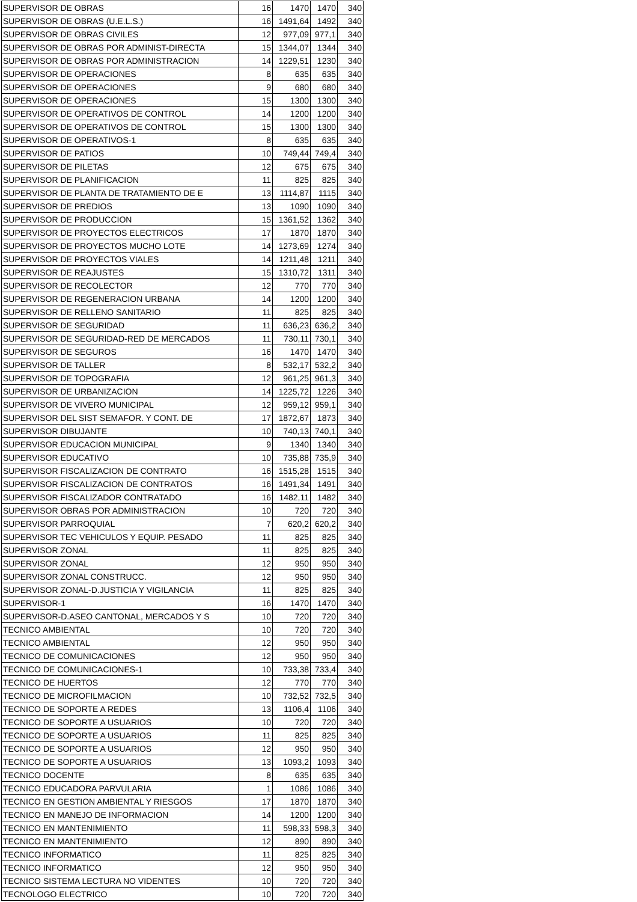| SUPERVISOR DE OBRAS | 16 | 1470 | 1470 | 340 |
| SUPERVISOR DE OBRAS (U.E.L.S.) | 16 | 1491,64 | 1492 | 340 |
| SUPERVISOR DE OBRAS CIVILES | 12 | 977,09 | 977,1 | 340 |
| SUPERVISOR DE OBRAS POR ADMINIST-DIRECTA | 15 | 1344,07 | 1344 | 340 |
| SUPERVISOR DE OBRAS POR ADMINISTRACION | 14 | 1229,51 | 1230 | 340 |
| SUPERVISOR DE OPERACIONES | 8 | 635 | 635 | 340 |
| SUPERVISOR DE OPERACIONES | 9 | 680 | 680 | 340 |
| SUPERVISOR DE OPERACIONES | 15 | 1300 | 1300 | 340 |
| SUPERVISOR DE OPERATIVOS DE CONTROL | 14 | 1200 | 1200 | 340 |
| SUPERVISOR DE OPERATIVOS DE CONTROL | 15 | 1300 | 1300 | 340 |
| SUPERVISOR DE OPERATIVOS-1 | 8 | 635 | 635 | 340 |
| SUPERVISOR DE PATIOS | 10 | 749,44 | 749,4 | 340 |
| SUPERVISOR DE PILETAS | 12 | 675 | 675 | 340 |
| SUPERVISOR DE PLANIFICACION | 11 | 825 | 825 | 340 |
| SUPERVISOR DE PLANTA DE TRATAMIENTO DE E | 13 | 1114,87 | 1115 | 340 |
| SUPERVISOR DE PREDIOS | 13 | 1090 | 1090 | 340 |
| SUPERVISOR DE PRODUCCION | 15 | 1361,52 | 1362 | 340 |
| SUPERVISOR DE PROYECTOS ELECTRICOS | 17 | 1870 | 1870 | 340 |
| SUPERVISOR DE PROYECTOS MUCHO LOTE | 14 | 1273,69 | 1274 | 340 |
| SUPERVISOR DE PROYECTOS VIALES | 14 | 1211,48 | 1211 | 340 |
| SUPERVISOR DE REAJUSTES | 15 | 1310,72 | 1311 | 340 |
| SUPERVISOR DE RECOLECTOR | 12 | 770 | 770 | 340 |
| SUPERVISOR DE REGENERACION URBANA | 14 | 1200 | 1200 | 340 |
| SUPERVISOR DE RELLENO SANITARIO | 11 | 825 | 825 | 340 |
| SUPERVISOR DE SEGURIDAD | 11 | 636,23 | 636,2 | 340 |
| SUPERVISOR DE SEGURIDAD-RED DE MERCADOS | 11 | 730,11 | 730,1 | 340 |
| SUPERVISOR DE SEGUROS | 16 | 1470 | 1470 | 340 |
| SUPERVISOR DE TALLER | 8 | 532,17 | 532,2 | 340 |
| SUPERVISOR DE TOPOGRAFIA | 12 | 961,25 | 961,3 | 340 |
| SUPERVISOR DE URBANIZACION | 14 | 1225,72 | 1226 | 340 |
| SUPERVISOR DE VIVERO MUNICIPAL | 12 | 959,12 | 959,1 | 340 |
| SUPERVISOR DEL SIST SEMAFOR. Y CONT. DE | 17 | 1872,67 | 1873 | 340 |
| SUPERVISOR DIBUJANTE | 10 | 740,13 | 740,1 | 340 |
| SUPERVISOR EDUCACION MUNICIPAL | 9 | 1340 | 1340 | 340 |
| SUPERVISOR EDUCATIVO | 10 | 735,88 | 735,9 | 340 |
| SUPERVISOR FISCALIZACION DE CONTRATO | 16 | 1515,28 | 1515 | 340 |
| SUPERVISOR FISCALIZACION DE CONTRATOS | 16 | 1491,34 | 1491 | 340 |
| SUPERVISOR FISCALIZADOR CONTRATADO | 16 | 1482,11 | 1482 | 340 |
| SUPERVISOR OBRAS POR ADMINISTRACION | 10 | 720 | 720 | 340 |
| SUPERVISOR PARROQUIAL | 7 | 620,2 | 620,2 | 340 |
| SUPERVISOR TEC VEHICULOS Y EQUIP. PESADO | 11 | 825 | 825 | 340 |
| SUPERVISOR ZONAL | 11 | 825 | 825 | 340 |
| SUPERVISOR ZONAL | 12 | 950 | 950 | 340 |
| SUPERVISOR ZONAL CONSTRUCC. | 12 | 950 | 950 | 340 |
| SUPERVISOR ZONAL-D.JUSTICIA Y VIGILANCIA | 11 | 825 | 825 | 340 |
| SUPERVISOR-1 | 16 | 1470 | 1470 | 340 |
| SUPERVISOR-D.ASEO CANTONAL, MERCADOS Y S | 10 | 720 | 720 | 340 |
| TECNICO AMBIENTAL | 10 | 720 | 720 | 340 |
| TECNICO AMBIENTAL | 12 | 950 | 950 | 340 |
| TECNICO DE COMUNICACIONES | 12 | 950 | 950 | 340 |
| TECNICO DE COMUNICACIONES-1 | 10 | 733,38 | 733,4 | 340 |
| TECNICO DE HUERTOS | 12 | 770 | 770 | 340 |
| TECNICO DE MICROFILMACION | 10 | 732,52 | 732,5 | 340 |
| TECNICO DE SOPORTE A REDES | 13 | 1106,4 | 1106 | 340 |
| TECNICO DE SOPORTE A USUARIOS | 10 | 720 | 720 | 340 |
| TECNICO DE SOPORTE A USUARIOS | 11 | 825 | 825 | 340 |
| TECNICO DE SOPORTE A USUARIOS | 12 | 950 | 950 | 340 |
| TECNICO DE SOPORTE A USUARIOS | 13 | 1093,2 | 1093 | 340 |
| TECNICO DOCENTE | 8 | 635 | 635 | 340 |
| TECNICO EDUCADORA PARVULARIA | 1 | 1086 | 1086 | 340 |
| TECNICO EN GESTION AMBIENTAL Y RIESGOS | 17 | 1870 | 1870 | 340 |
| TECNICO EN MANEJO DE INFORMACION | 14 | 1200 | 1200 | 340 |
| TECNICO EN MANTENIMIENTO | 11 | 598,33 | 598,3 | 340 |
| TECNICO EN MANTENIMIENTO | 12 | 890 | 890 | 340 |
| TECNICO INFORMATICO | 11 | 825 | 825 | 340 |
| TECNICO INFORMATICO | 12 | 950 | 950 | 340 |
| TECNICO SISTEMA LECTURA NO VIDENTES | 10 | 720 | 720 | 340 |
| TECNOLOGO ELECTRICO | 10 | 720 | 720 | 340 |